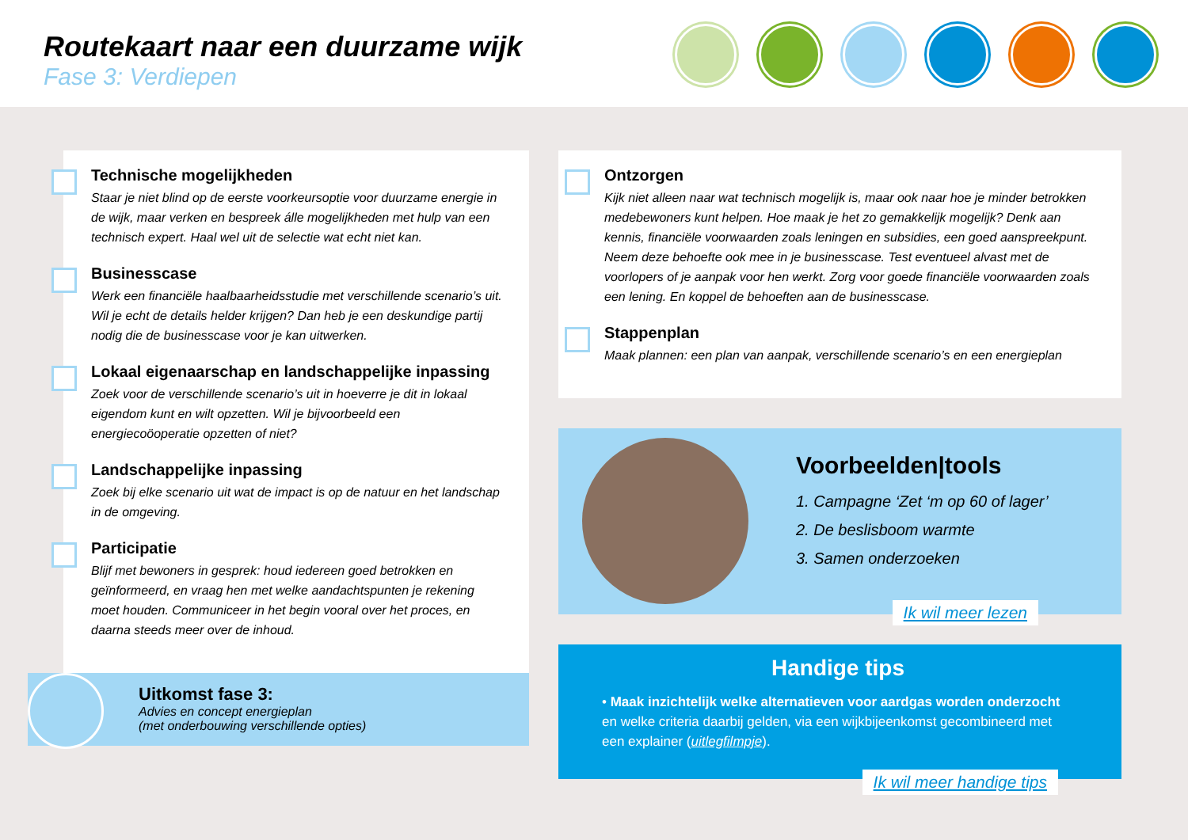Routekaart naar een duurzame wijk
Fase 3: Verdiepen
Technische mogelijkheden
Staar je niet blind op de eerste voorkeursoptie voor duurzame energie in de wijk, maar verken en bespreek álle mogelijkheden met hulp van een technisch expert. Haal wel uit de selectie wat echt niet kan.
Businesscase
Werk een financiële haalbaarheidsstudie met verschillende scenario’s uit. Wil je echt de details helder krijgen? Dan heb je een deskundige partij nodig die de businesscase voor je kan uitwerken.
Lokaal eigenaarschap en landschappelijke inpassing
Zoek voor de verschillende scenario’s uit in hoeverre je dit in lokaal eigendom kunt en wilt opzetten. Wil je bijvoorbeeld een energiecoöoperatie opzetten of niet?
Landschappelijke inpassing
Zoek bij elke scenario uit wat de impact is op de natuur en het landschap in de omgeving.
Participatie
Blijf met bewoners in gesprek: houd iedereen goed betrokken en geïnformeerd, en vraag hen met welke aandachtspunten je rekening moet houden. Communiceer in het begin vooral over het proces, en daarna steeds meer over de inhoud.
Uitkomst fase 3:
Advies en concept energieplan
(met onderbouwing verschillende opties)
Ontzorgen
Kijk niet alleen naar wat technisch mogelijk is, maar ook naar hoe je minder betrokken medebewoners kunt helpen. Hoe maak je het zo gemakkelijk mogelijk? Denk aan kennis, financiële voorwaarden zoals leningen en subsidies, een goed aanspreekpunt. Neem deze behoefte ook mee in je businesscase. Test eventueel alvast met de voorlopers of je aanpak voor hen werkt. Zorg voor goede financiële voorwaarden zoals een lening. En koppel de behoeften aan de businesscase.
Stappenplan
Maak plannen: een plan van aanpak, verschillende scenario’s en een energieplan
Voorbeelden|tools
1. Campagne ‘Zet ‘m op 60 of lager’
2. De beslisboom warmte
3. Samen onderzoeken
Ik wil meer lezen
Handige tips
• Maak inzichtelijk welke alternatieven voor aardgas worden onderzocht en welke criteria daarbij gelden, via een wijkbijeenkomst gecombineerd met een explainer (uitlegfilmpje).
Ik wil meer handige tips